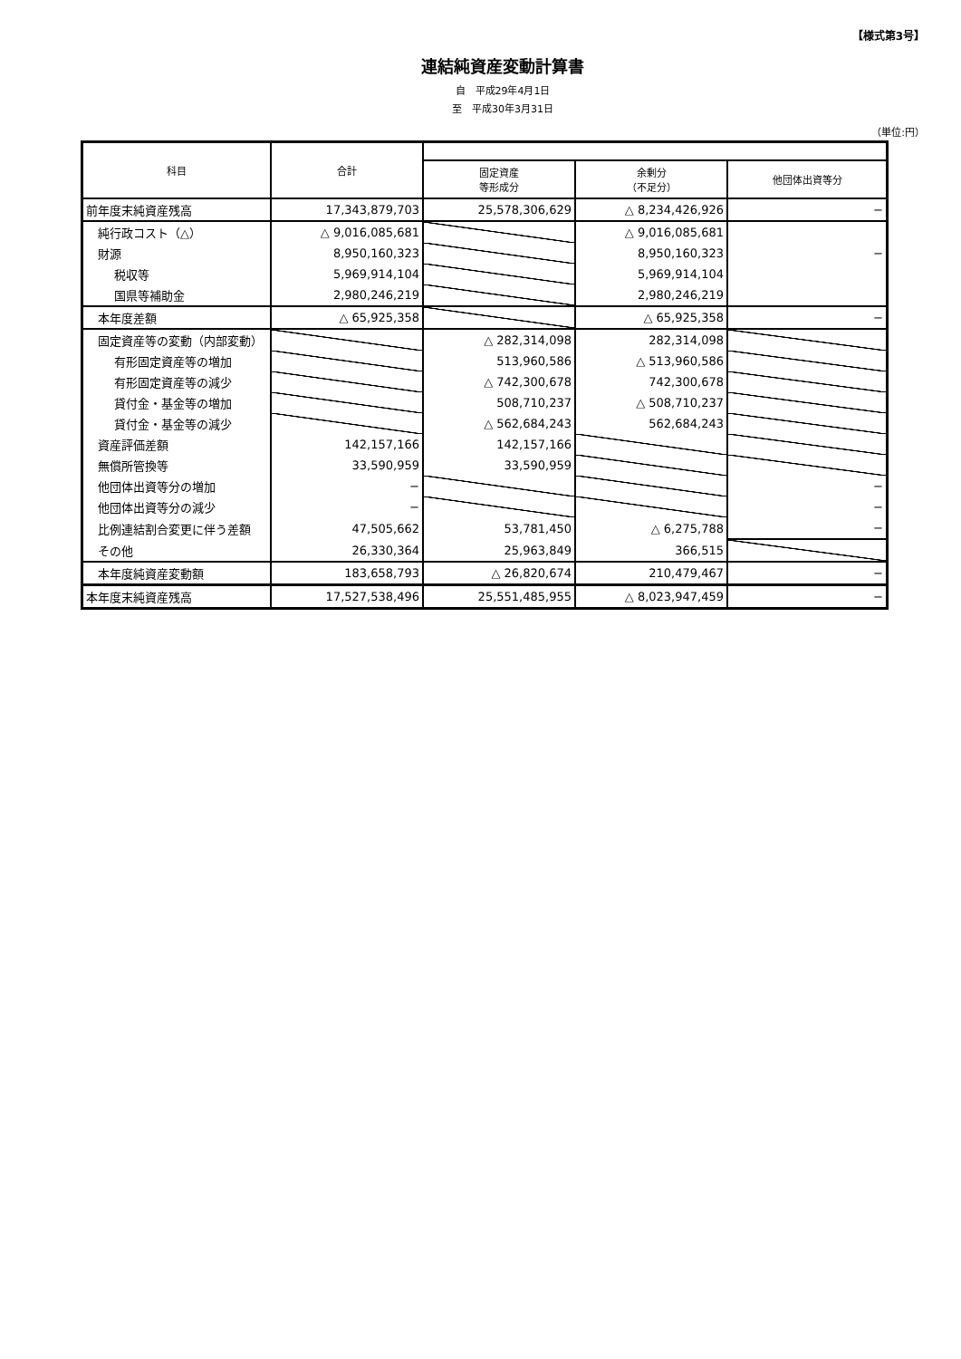【様式第3号】
連結純資産変動計算書
自　平成29年4月1日
至　平成30年3月31日
（単位:円）
| 科目 | 合計 | | | |
| --- | --- | --- | --- | --- |
| | | 固定資産 等形成分 | 余剰分 （不足分） | 他団体出資等分 |
| 前年度末純資産残高 | 17,343,879,703 | 25,578,306,629 | △ 8,234,426,926 | − |
| 純行政コスト（△） | △ 9,016,085,681 | | △ 9,016,085,681 | |
| 財源 | 8,950,160,323 | | 8,950,160,323 | − |
| 税収等 | 5,969,914,104 | | 5,969,914,104 | |
| 国県等補助金 | 2,980,246,219 | | 2,980,246,219 | |
| 本年度差額 | △ 65,925,358 | | △ 65,925,358 | − |
| 固定資産等の変動（内部変動） | | △ 282,314,098 | 282,314,098 | |
| 有形固定資産等の増加 | | 513,960,586 | △ 513,960,586 | |
| 有形固定資産等の減少 | | △ 742,300,678 | 742,300,678 | |
| 貸付金・基金等の増加 | | 508,710,237 | △ 508,710,237 | |
| 貸付金・基金等の減少 | | △ 562,684,243 | 562,684,243 | |
| 資産評価差額 | 142,157,166 | 142,157,166 | | |
| 無償所管換等 | 33,590,959 | 33,590,959 | | |
| 他団体出資等分の増加 | − | | | − |
| 他団体出資等分の減少 | − | | | − |
| 比例連結割合変更に伴う差額 | 47,505,662 | 53,781,450 | △ 6,275,788 | − |
| その他 | 26,330,364 | 25,963,849 | 366,515 | |
| 本年度純資産変動額 | 183,658,793 | △ 26,820,674 | 210,479,467 | − |
| 本年度末純資産残高 | 17,527,538,496 | 25,551,485,955 | △ 8,023,947,459 | − |